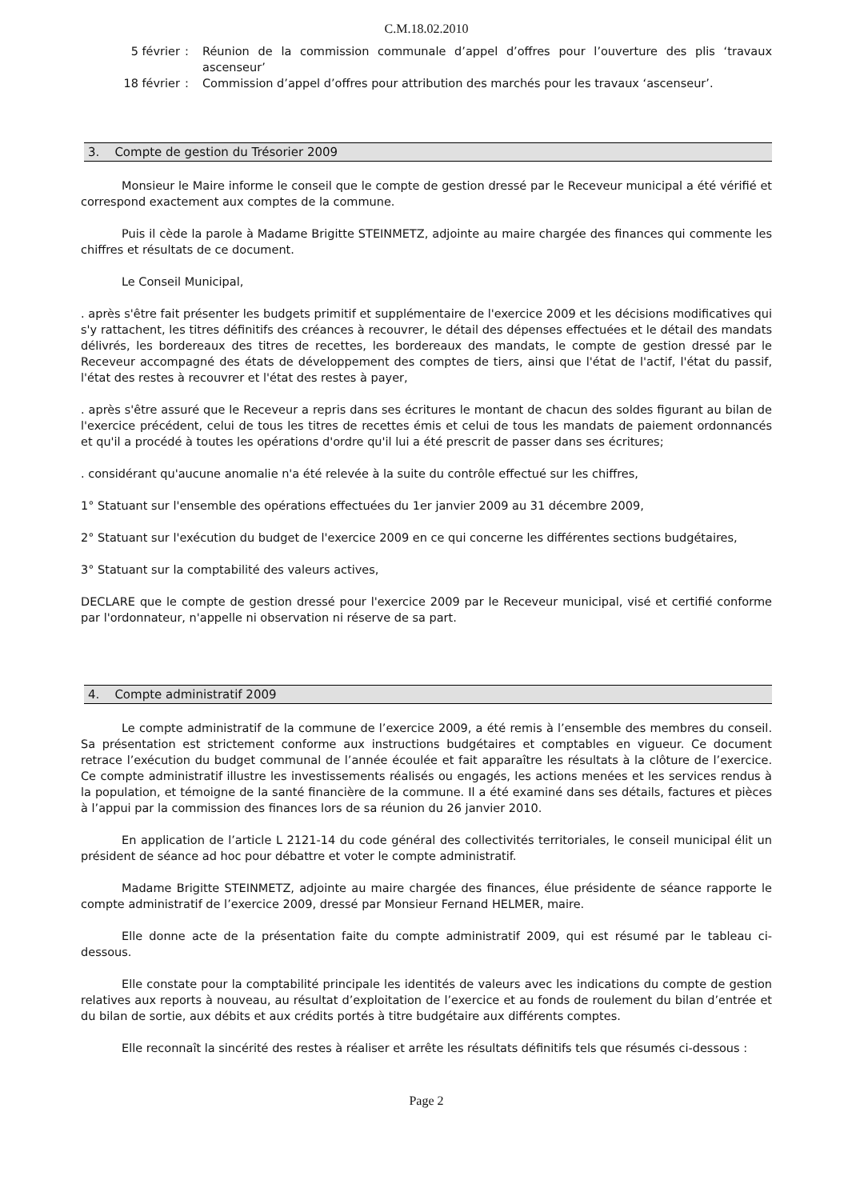C.M.18.02.2010
5 février
:
Réunion de la commission communale d’appel d’offres pour l’ouverture des plis ‘travaux ascenseur’
18 février
:
Commission d’appel d’offres pour attribution des marchés pour les travaux ‘ascenseur’.
3. Compte de gestion du Trésorier 2009
Monsieur le Maire informe le conseil que le compte de gestion dressé par le Receveur municipal a été vérifié et correspond exactement aux comptes de la commune.
Puis il cède la parole à Madame Brigitte STEINMETZ, adjointe au maire chargée des finances qui commente les chiffres et résultats de ce document.
Le Conseil Municipal,
. après s'être fait présenter les budgets primitif et supplémentaire de l'exercice 2009 et les décisions modificatives qui s'y rattachent, les titres définitifs des créances à recouvrer, le détail des dépenses effectuées et le détail des mandats délivrés, les bordereaux des titres de recettes, les bordereaux des mandats, le compte de gestion dressé par le Receveur accompagné des états de développement des comptes de tiers, ainsi que l'état de l'actif, l'état du passif, l'état des restes à recouvrer et l'état des restes à payer,
. après s'être assuré que le Receveur a repris dans ses écritures le montant de chacun des soldes figurant au bilan de l'exercice précédent, celui de tous les titres de recettes émis et celui de tous les mandats de paiement ordonnancés et qu'il a procédé à toutes les opérations d'ordre qu'il lui a été prescrit de passer dans ses écritures;
. considérant qu'aucune anomalie n'a été relevée à la suite du contrôle effectué sur les chiffres,
1° Statuant sur l'ensemble des opérations effectuées du 1er janvier 2009 au 31 décembre 2009,
2° Statuant sur l'exécution du budget de l'exercice 2009 en ce qui concerne les différentes sections budgétaires,
3° Statuant sur la comptabilité des valeurs actives,
DECLARE que le compte de gestion dressé pour l'exercice 2009 par le Receveur municipal, visé et certifié conforme par l'ordonnateur, n'appelle ni observation ni réserve de sa part.
4. Compte administratif 2009
Le compte administratif de la commune de l’exercice 2009, a été remis à l’ensemble des membres du conseil. Sa présentation est strictement conforme aux instructions budgétaires et comptables en vigueur. Ce document retrace l’exécution du budget communal de l’année écoulée et fait apparaître les résultats à la clôture de l’exercice. Ce compte administratif illustre les investissements réalisés ou engagés, les actions menées et les services rendus à la population, et témoigne de la santé financière de la commune. Il a été examiné dans ses détails, factures et pièces à l’appui par la commission des finances lors de sa réunion du 26 janvier 2010.
En application de l’article L 2121-14 du code général des collectivités territoriales, le conseil municipal élit un président de séance ad hoc pour débattre et voter le compte administratif.
Madame Brigitte STEINMETZ, adjointe au maire chargée des finances, élue présidente de séance rapporte le compte administratif de l’exercice 2009, dressé par Monsieur Fernand HELMER, maire.
Elle donne acte de la présentation faite du compte administratif 2009, qui est résumé par le tableau ci-dessous.
Elle constate pour la comptabilité principale les identités de valeurs avec les indications du compte de gestion relatives aux reports à nouveau, au résultat d’exploitation de l’exercice et au fonds de roulement du bilan d’entrée et du bilan de sortie, aux débits et aux crédits portés à titre budgétaire aux différents comptes.
Elle reconnaît la sincérité des restes à réaliser et arrête les résultats définitifs tels que résumés ci-dessous :
Page 2